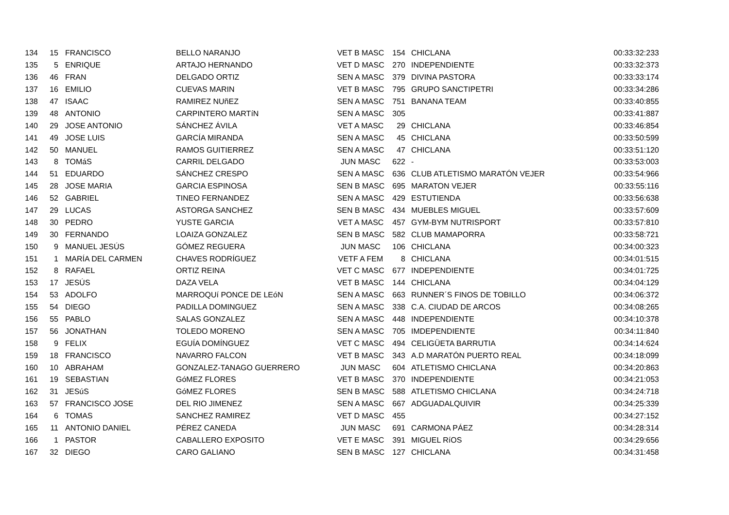| 134 | 15 | FRANCISCO | BELLO NARANJO | VET B MASC | 154 | CHICLANA | 00:33:32:233 |
| 135 | 5 | ENRIQUE | ARTAJO HERNANDO | VET D MASC | 270 | INDEPENDIENTE | 00:33:32:373 |
| 136 | 46 | FRAN | DELGADO ORTIZ | SEN A MASC | 379 | DIVINA PASTORA | 00:33:33:174 |
| 137 | 16 | EMILIO | CUEVAS MARIN | VET B MASC | 795 | GRUPO SANCTIPETRI | 00:33:34:286 |
| 138 | 47 | ISAAC | RAMIREZ NUñEZ | SEN A MASC | 751 | BANANA TEAM | 00:33:40:855 |
| 139 | 48 | ANTONIO | CARPINTERO MARTíN | SEN A MASC | 305 | | 00:33:41:887 |
| 140 | 29 | JOSE ANTONIO | SÁNCHEZ ÁVILA | VET A MASC | 29 | CHICLANA | 00:33:46:854 |
| 141 | 49 | JOSE LUIS | GARCÍA MIRANDA | SEN A MASC | 45 | CHICLANA | 00:33:50:599 |
| 142 | 50 | MANUEL | RAMOS GUITIERREZ | SEN A MASC | 47 | CHICLANA | 00:33:51:120 |
| 143 | 8 | TOMáS | CARRIL DELGADO | JUN MASC | 622 | - | 00:33:53:003 |
| 144 | 51 | EDUARDO | SÁNCHEZ CRESPO | SEN A MASC | 636 | CLUB ATLETISMO MARATÓN VEJER | 00:33:54:966 |
| 145 | 28 | JOSE MARIA | GARCIA ESPINOSA | SEN B MASC | 695 | MARATON VEJER | 00:33:55:116 |
| 146 | 52 | GABRIEL | TINEO FERNANDEZ | SEN A MASC | 429 | ESTUTIENDA | 00:33:56:638 |
| 147 | 29 | LUCAS | ASTORGA SANCHEZ | SEN B MASC | 434 | MUEBLES MIGUEL | 00:33:57:609 |
| 148 | 30 | PEDRO | YUSTE GARCIA | VET A MASC | 457 | GYM-BYM NUTRISPORT | 00:33:57:810 |
| 149 | 30 | FERNANDO | LOAIZA GONZALEZ | SEN B MASC | 582 | CLUB MAMAPORRA | 00:33:58:721 |
| 150 | 9 | MANUEL JESÚS | GÓMEZ REGUERA | JUN MASC | 106 | CHICLANA | 00:34:00:323 |
| 151 | 1 | MARÍA DEL CARMEN | CHAVES RODRÍGUEZ | VETF A FEM | 8 | CHICLANA | 00:34:01:515 |
| 152 | 8 | RAFAEL | ORTIZ REINA | VET C MASC | 677 | INDEPENDIENTE | 00:34:01:725 |
| 153 | 17 | JESÚS | DAZA VELA | VET B MASC | 144 | CHICLANA | 00:34:04:129 |
| 154 | 53 | ADOLFO | MARROQUí PONCE DE LEóN | SEN A MASC | 663 | RUNNER´S FINOS DE TOBILLO | 00:34:06:372 |
| 155 | 54 | DIEGO | PADILLA DOMINGUEZ | SEN A MASC | 338 | C.A. CIUDAD DE ARCOS | 00:34:08:265 |
| 156 | 55 | PABLO | SALAS GONZALEZ | SEN A MASC | 448 | INDEPENDIENTE | 00:34:10:378 |
| 157 | 56 | JONATHAN | TOLEDO MORENO | SEN A MASC | 705 | IMDEPENDIENTE | 00:34:11:840 |
| 158 | 9 | FELIX | EGUÍA DOMÍNGUEZ | VET C MASC | 494 | CELIGÜETA BARRUTIA | 00:34:14:624 |
| 159 | 18 | FRANCISCO | NAVARRO FALCON | VET B MASC | 343 | A.D MARATÓN PUERTO REAL | 00:34:18:099 |
| 160 | 10 | ABRAHAM | GONZALEZ-TANAGO GUERRERO | JUN MASC | 604 | ATLETISMO CHICLANA | 00:34:20:863 |
| 161 | 19 | SEBASTIAN | GóMEZ FLORES | VET B MASC | 370 | INDEPENDIENTE | 00:34:21:053 |
| 162 | 31 | JESúS | GóMEZ FLORES | SEN B MASC | 588 | ATLETISMO CHICLANA | 00:34:24:718 |
| 163 | 57 | FRANCISCO JOSE | DEL RIO JIMENEZ | SEN A MASC | 667 | ADGUADALQUIVIR | 00:34:25:339 |
| 164 | 6 | TOMAS | SANCHEZ RAMIREZ | VET D MASC | 455 | | 00:34:27:152 |
| 165 | 11 | ANTONIO DANIEL | PÉREZ CANEDA | JUN MASC | 691 | CARMONA PÁEZ | 00:34:28:314 |
| 166 | 1 | PASTOR | CABALLERO EXPOSITO | VET E MASC | 391 | MIGUEL RíOS | 00:34:29:656 |
| 167 | 32 | DIEGO | CARO GALIANO | SEN B MASC | 127 | CHICLANA | 00:34:31:458 |